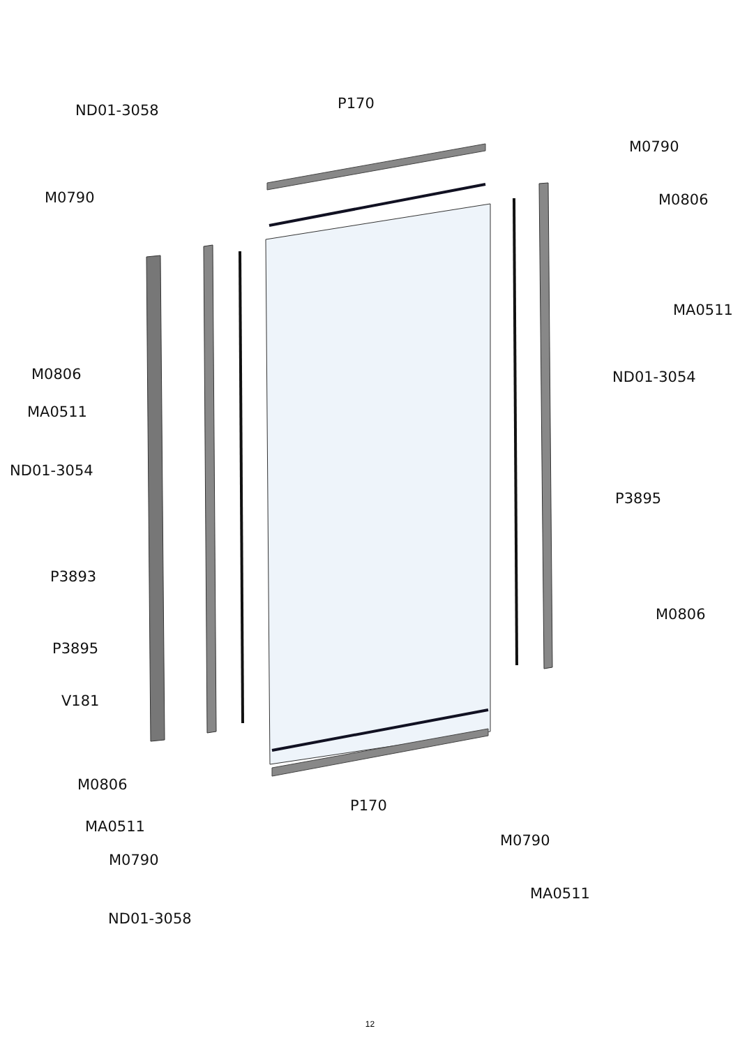ND01-3058 P170
M0790
M0790 M0806
MA0511
M0806 ND01-3054
MA0511
ND01-3054
P3895
P3893
M0806
P3895
V181
M0806
P170
MA0511
M0790
M0790
MA0511
ND01-3058
12